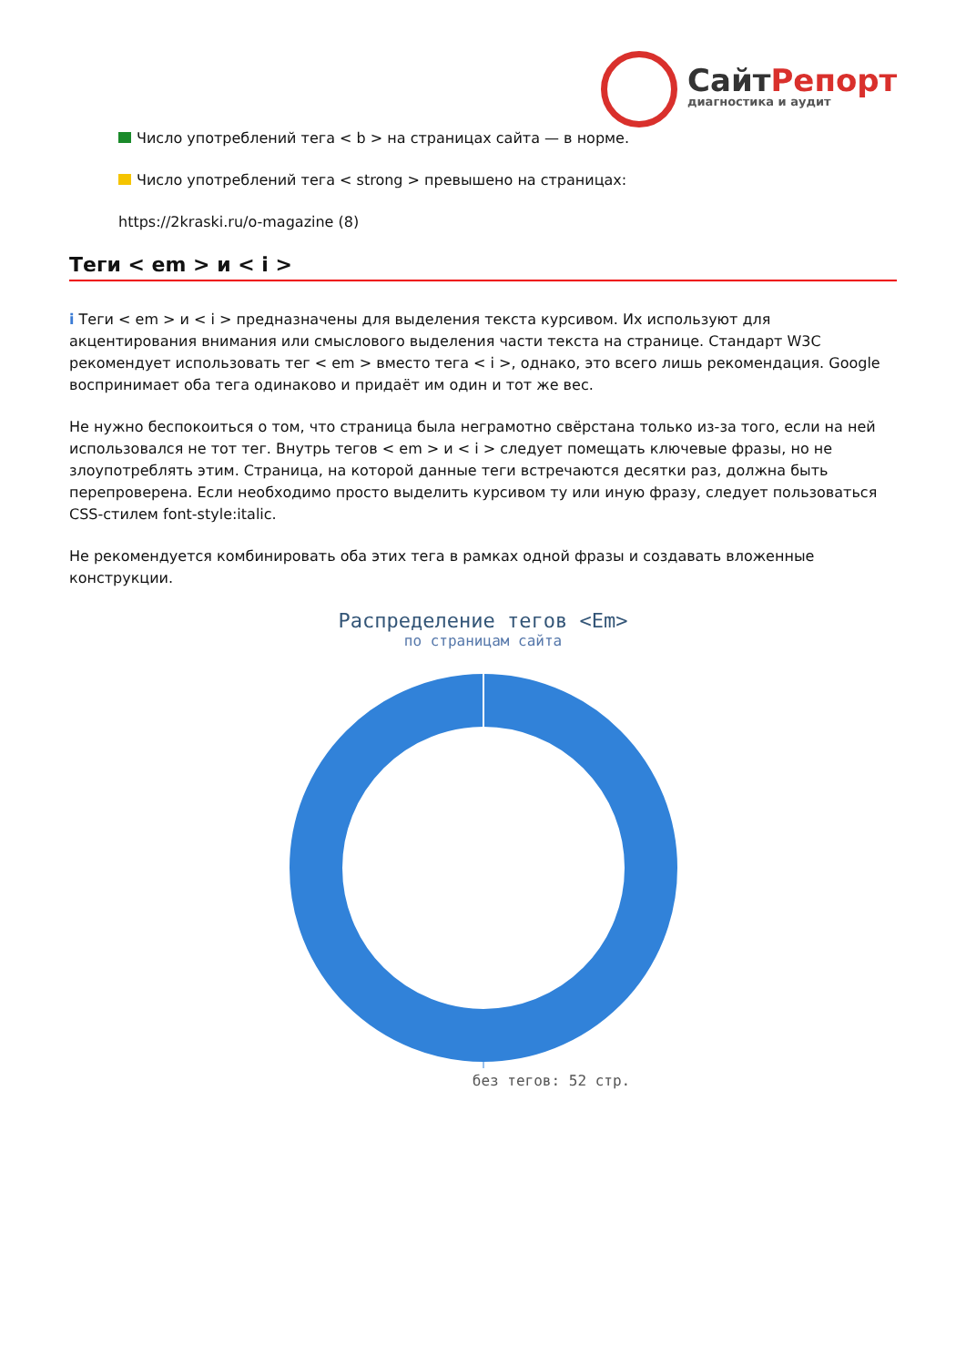СайтРепорт
диагностика и аудит
Число употреблений тега < b > на страницах сайта — в норме.
Число употреблений тега < strong > превышено на страницах:
https://2kraski.ru/o-magazine (8)
Теги < em > и < i >
i Теги < em > и < i > предназначены для выделения текста курсивом. Их используют для акцентирования внимания или смыслового выделения части текста на странице. Стандарт W3C рекомендует использовать тег < em > вместо тега < i >, однако, это всего лишь рекомендация. Google воспринимает оба тега одинаково и придаёт им один и тот же вес.
Не нужно беспокоиться о том, что страница была неграмотно свёрстана только из-за того, если на ней использовался не тот тег. Внутрь тегов < em > и < i > следует помещать ключевые фразы, но не злоупотреблять этим. Страница, на которой данные теги встречаются десятки раз, должна быть перепроверена. Если необходимо просто выделить курсивом ту или иную фразу, следует пользоваться CSS-стилем font-style:italic.
Не рекомендуется комбинировать оба этих тега в рамках одной фразы и создавать вложенные конструкции.
Распределение тегов <Em>
по страницам сайта
без тегов: 52 стр.